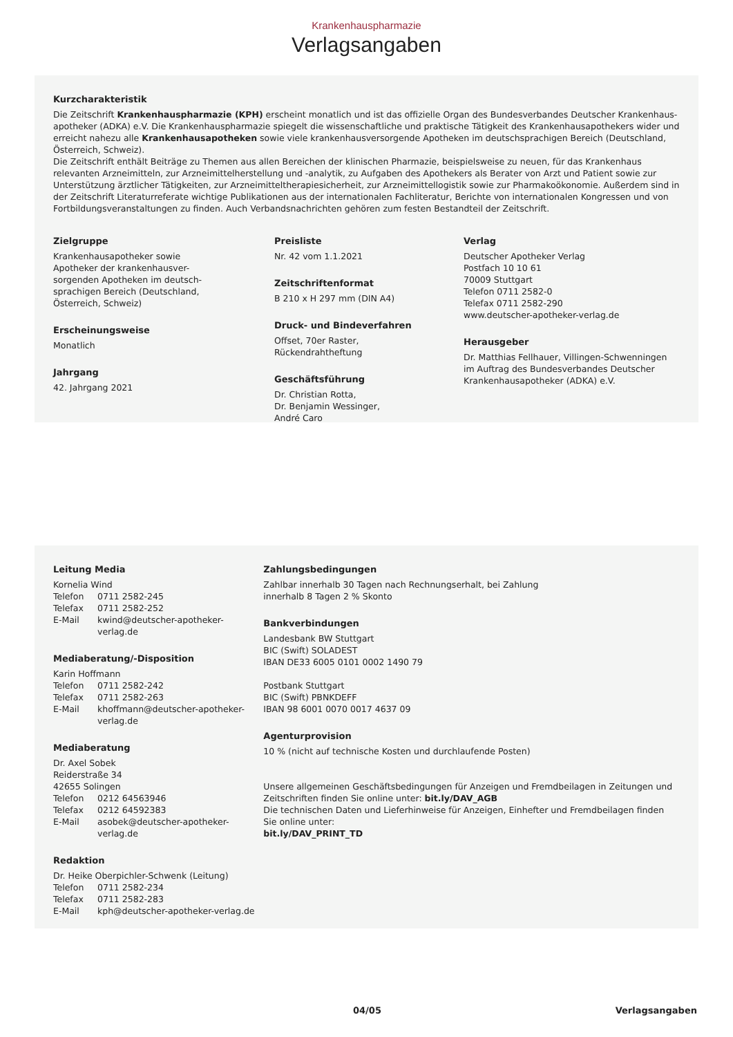Krankenhauspharmazie
Verlagsangaben
Kurzcharakteristik
Die Zeitschrift Krankenhauspharmazie (KPH) erscheint monatlich und ist das offizielle Organ des Bundesverbandes Deutscher Krankenhaus­apotheker (ADKA) e.V. Die Krankenhauspharmazie spiegelt die wissenschaftliche und praktische Tätigkeit des Krankenhausapothekers wider und erreicht nahezu alle Krankenhausapotheken sowie viele krankenhausversorgende Apotheken im deutschsprachigen Bereich (Deutsch­land, Österreich, Schweiz).
Die Zeitschrift enthält Beiträge zu Themen aus allen Bereichen der klinischen Pharmazie, beispielsweise zu neuen, für das Krankenhaus relevanten Arzneimitteln, zur Arzneimittelherstellung und -analytik, zu Aufgaben des Apothekers als Berater von Arzt und Patient sowie zur Unterstützung ärztlicher Tätigkeiten, zur Arzneimitteltherapiesicherheit, zur Arzneimittellogistik sowie zur Pharmakoökonomie. Außerdem sind in der Zeitschrift Literaturreferate wichtige Publikationen aus der internationalen Fachliteratur, Berichte von internationalen Kongressen und von Fortbildungsveranstaltungen zu finden. Auch Verbandsnachrichten gehören zum festen Bestandteil der Zeitschrift.
Zielgruppe
Krankenhausapotheker sowie
Apotheker der krankenhausver-
sorgenden Apotheken im deutsch-
sprachigen Bereich (Deutschland,
Österreich, Schweiz)
Erscheinungsweise
Monatlich
Jahrgang
42. Jahrgang 2021
Preisliste
Nr. 42 vom 1.1.2021
Zeitschriftenformat
B 210 x H 297 mm (DIN A4)
Druck- und Bindeverfahren
Offset, 70er Raster,
Rückendrahtheftung
Geschäftsführung
Dr. Christian Rotta,
Dr. Benjamin Wessinger,
André Caro
Verlag
Deutscher Apotheker Verlag
Postfach 10 10 61
70009 Stuttgart
Telefon 0711 2582-0
Telefax 0711 2582-290
www.deutscher-apotheker-verlag.de
Herausgeber
Dr. Matthias Fellhauer, Villingen-Schwenningen
im Auftrag des Bundesverbandes Deutscher
Krankenhausapotheker (ADKA) e.V.
Leitung Media
Kornelia Wind
| Telefon | 0711 2582-245 |
| Telefax | 0711 2582-252 |
| E-Mail | kwind@deutscher-apotheker-verlag.de |
Mediaberatung/-Disposition
Karin Hoffmann
| Telefon | 0711 2582-242 |
| Telefax | 0711 2582-263 |
| E-Mail | khoffmann@deutscher-apotheker-verlag.de |
Mediaberatung
Dr. Axel Sobek
Reiderstraße 34
42655 Solingen
| Telefon | 0212 64563946 |
| Telefax | 0212 64592383 |
| E-Mail | asobek@deutscher-apotheker-verlag.de |
Redaktion
Dr. Heike Oberpichler-Schwenk (Leitung)
| Telefon | 0711 2582-234 |
| Telefax | 0711 2582-283 |
| E-Mail | kph@deutscher-apotheker-verlag.de |
Zahlungsbedingungen
Zahlbar innerhalb 30 Tagen nach Rechnungserhalt, bei Zahlung
innerhalb 8 Tagen 2 % Skonto
Bankverbindungen
Landesbank BW Stuttgart
BIC (Swift) SOLADEST
IBAN DE33 6005 0101 0002 1490 79
Postbank Stuttgart
BIC (Swift) PBNKDEFF
IBAN 98 6001 0070 0017 4637 09
Agenturprovision
10 % (nicht auf technische Kosten und durchlaufende Posten)
Unsere allgemeinen Geschäftsbedingungen für Anzeigen und Fremdbeilagen in Zeitungen und Zeitschriften finden Sie online unter: bit.ly/DAV_AGB
Die technischen Daten und Lieferhinweise für Anzeigen, Ein­hefter und Fremdbeilagen finden Sie online unter:
bit.ly/DAV_PRINT_TD
04/05 Verlagsangaben